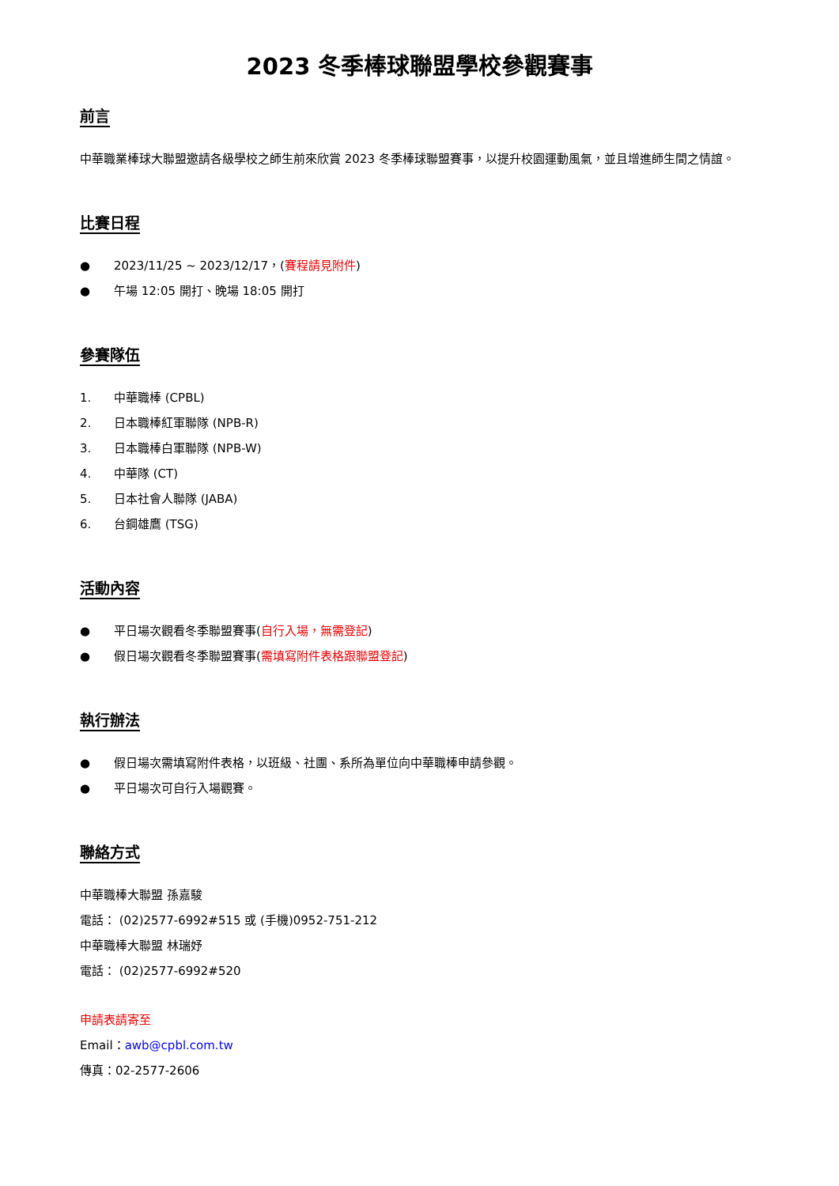2023 冬季棒球聯盟學校參觀賽事
前言
中華職業棒球大聯盟邀請各級學校之師生前來欣賞 2023 冬季棒球聯盟賽事，以提升校園運動風氣，並且增進師生間之情誼。
比賽日程
● 2023/11/25 ~ 2023/12/17，(賽程請見附件)
● 午場 12:05 開打、晚場 18:05 開打
參賽隊伍
1. 中華職棒 (CPBL)
2. 日本職棒紅軍聯隊 (NPB-R)
3. 日本職棒白軍聯隊 (NPB-W)
4. 中華隊 (CT)
5. 日本社會人聯隊 (JABA)
6. 台鋼雄鷹 (TSG)
活動內容
● 平日場次觀看冬季聯盟賽事(自行入場，無需登記)
● 假日場次觀看冬季聯盟賽事(需填寫附件表格跟聯盟登記)
執行辦法
● 假日場次需填寫附件表格，以班級、社團、系所為單位向中華職棒申請參觀。
● 平日場次可自行入場觀賽。
聯絡方式
中華職棒大聯盟 孫嘉駿
電話： (02)2577-6992#515 或 (手機)0952-751-212
中華職棒大聯盟 林瑞妤
電話： (02)2577-6992#520
申請表請寄至
Email：awb@cpbl.com.tw
傳真：02-2577-2606